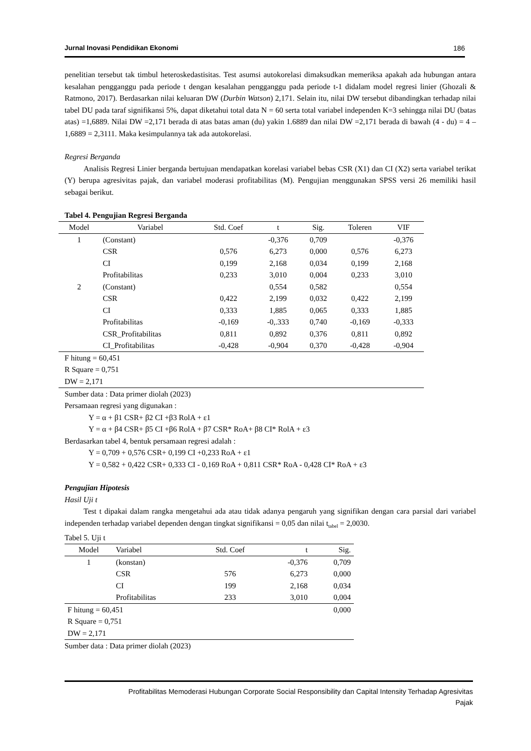Jurnal Inovasi Pendidikan Ekonomi 186
penelitian tersebut tak timbul heteroskedastisitas. Test asumsi autokorelasi dimaksudkan memeriksa apakah ada hubungan antara kesalahan pengganggu pada periode t dengan kesalahan pengganggu pada periode t-1 didalam model regresi linier (Ghozali & Ratmono, 2017). Berdasarkan nilai keluaran DW (Durbin Watson) 2,171. Selain itu, nilai DW tersebut dibandingkan terhadap nilai tabel DU pada taraf signifikansi 5%, dapat diketahui total data N = 60 serta total variabel independen K=3 sehingga nilai DU (batas atas) =1,6889. Nilai DW =2,171 berada di atas batas aman (du) yakin 1.6889 dan nilai DW =2,171 berada di bawah (4 - du) = 4 – 1,6889 = 2,3111. Maka kesimpulannya tak ada autokorelasi.
Regresi Berganda
Analisis Regresi Linier berganda bertujuan mendapatkan korelasi variabel bebas CSR (X1) dan CI (X2) serta variabel terikat (Y) berupa agresivitas pajak, dan variabel moderasi profitabilitas (M). Pengujian menggunakan SPSS versi 26 memiliki hasil sebagai berikut.
Tabel 4. Pengujian Regresi Berganda
| Model | Variabel | Std. Coef | t | Sig. | Toleren | VIF |
| --- | --- | --- | --- | --- | --- | --- |
| 1 | (Constant) | | -0,376 | 0,709 | | -0,376 |
| | CSR | 0,576 | 6,273 | 0,000 | 0,576 | 6,273 |
| | CI | 0,199 | 2,168 | 0,034 | 0,199 | 2,168 |
| | Profitabilitas | 0,233 | 3,010 | 0,004 | 0,233 | 3,010 |
| 2 | (Constant) | | 0,554 | 0,582 | | 0,554 |
| | CSR | 0,422 | 2,199 | 0,032 | 0,422 | 2,199 |
| | CI | 0,333 | 1,885 | 0,065 | 0,333 | 1,885 |
| | Profitabilitas | -0,169 | -0,.333 | 0,740 | -0,169 | -0,333 |
| | CSR_Profitabilitas | 0,811 | 0,892 | 0,376 | 0,811 | 0,892 |
| | CI_Profitabilitas | -0,428 | -0,904 | 0,370 | -0,428 | -0,904 |
| F hitung = 60,451 | | | | | | |
| R Square = 0,751 | | | | | | |
| DW = 2,171 | | | | | | |
Sumber data : Data primer diolah (2023)
Persamaan regresi yang digunakan :
Y = α + β1 CSR+ β2 CI +β3 RolA + ε1
Y = α + β4 CSR+ β5 CI +β6 RolA + β7 CSR* RoA+ β8 CI* RolA + ε3
Berdasarkan tabel 4, bentuk persamaan regresi adalah :
Y = 0,709 + 0,576 CSR+ 0,199 CI +0,233 RoA + ε1
Y = 0,582 + 0,422 CSR+ 0,333 CI - 0,169 RoA + 0,811 CSR* RoA - 0,428 CI* RoA + ε3
Pengujian Hipotesis
Hasil Uji t
Test t dipakai dalam rangka mengetahui ada atau tidak adanya pengaruh yang signifikan dengan cara parsial dari variabel independen terhadap variabel dependen dengan tingkat signifikansi = 0,05 dan nilai t<sub>tabel</sub> = 2,0030.
Tabel 5. Uji t
| Model | Variabel | Std. Coef | t | Sig. |
| --- | --- | --- | --- | --- |
| 1 | (konstan) | | -0,376 | 0,709 |
| | CSR | 576 | 6,273 | 0,000 |
| | CI | 199 | 2,168 | 0,034 |
| | Profitabilitas | 233 | 3,010 | 0,004 |
| F hitung = 60,451 | | | | 0,000 |
| R Square = 0,751 | | | | |
| DW = 2,171 | | | | |
Sumber data : Data primer diolah (2023)
Profitabilitas Memoderasi Hubungan Corporate Social Responsibility dan Capital Intensity Terhadap Agresivitas
Pajak